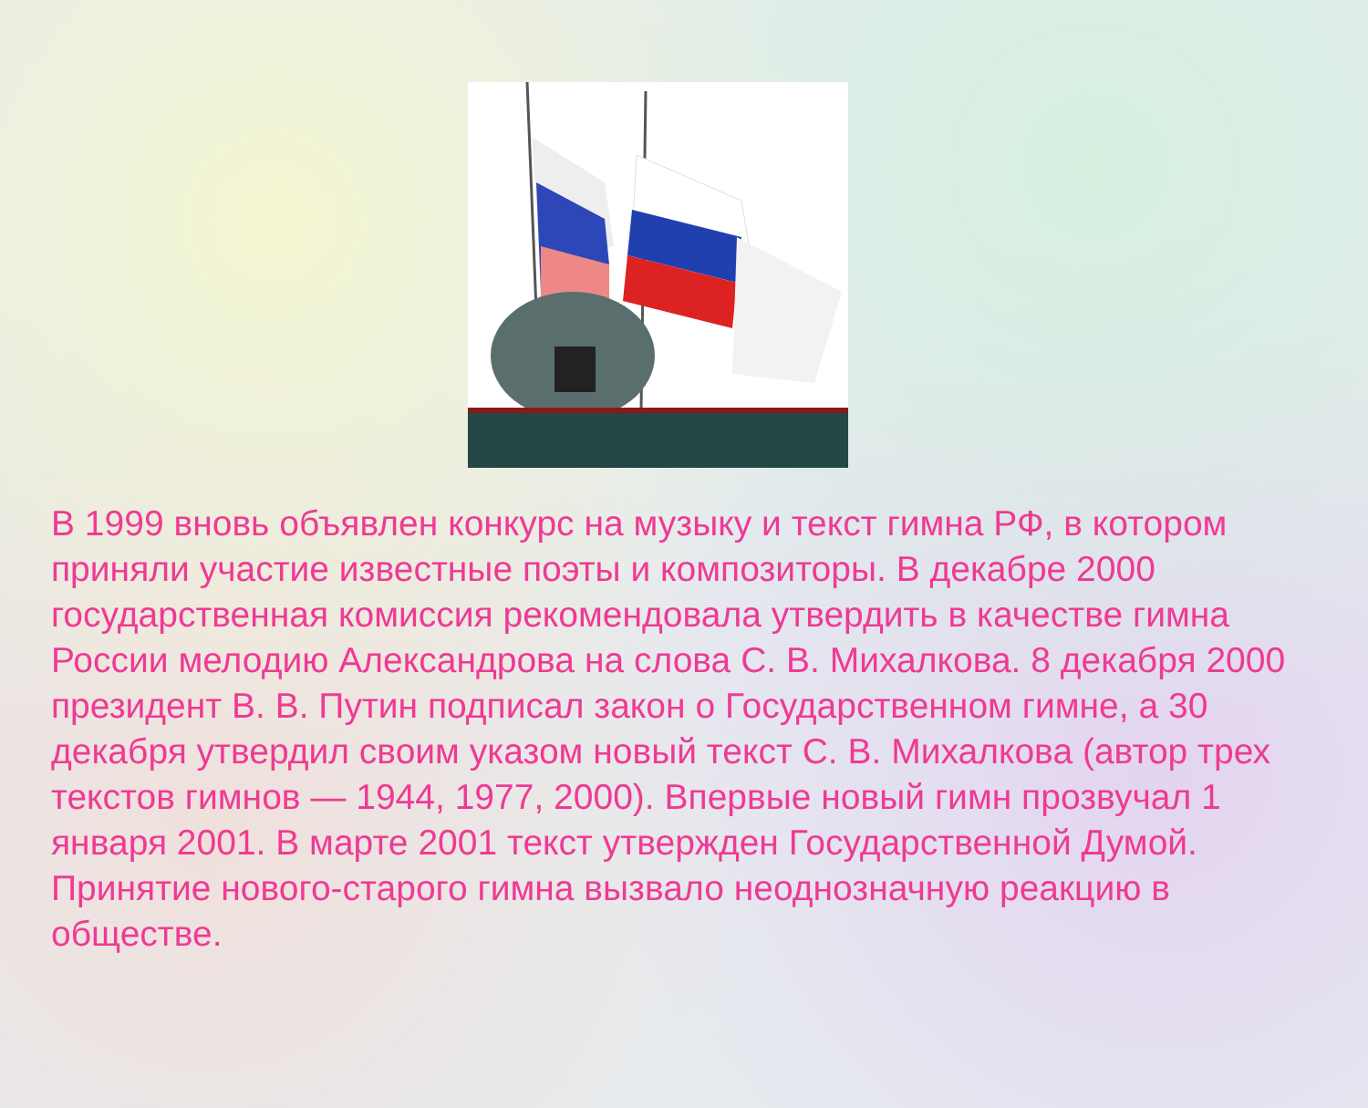В 1999 вновь объявлен конкурс на музыку и текст гимна РФ, в котором приняли участие известные поэты и композиторы. В декабре 2000 государственная комиссия рекомендовала утвердить в качестве гимна России мелодию Александрова на слова С. В. Михалкова. 8 декабря 2000 президент В. В. Путин подписал закон о Государственном гимне, а 30 декабря утвердил своим указом новый текст С. В. Михалкова (автор трех текстов гимнов — 1944, 1977, 2000). Впервые новый гимн прозвучал 1 января 2001. В марте 2001 текст утвержден Государственной Думой. Принятие нового-старого гимна вызвало неоднозначную реакцию в обществе.